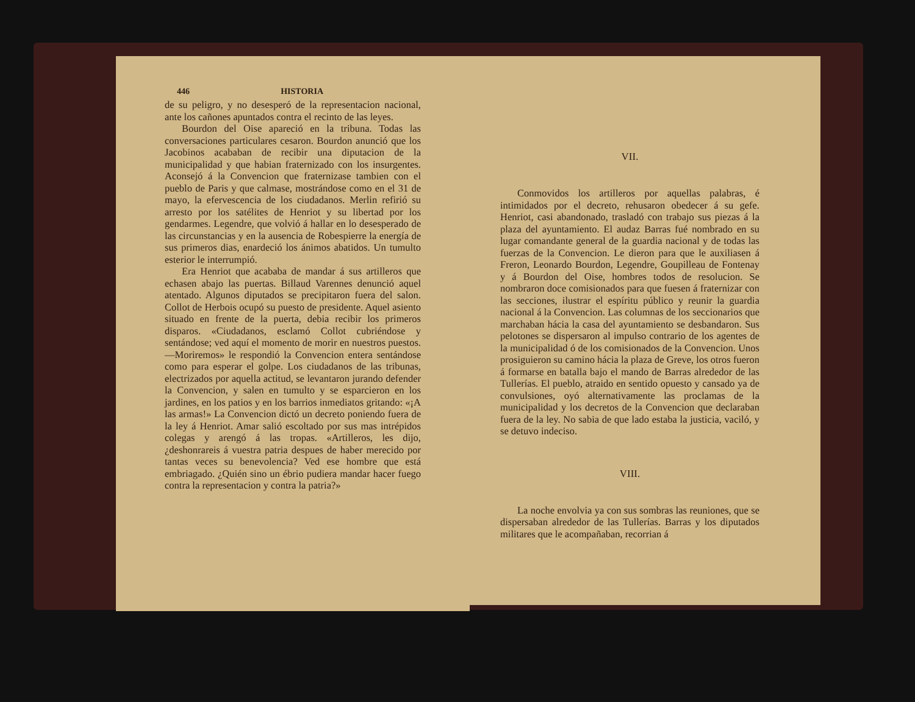446 HISTORIA
de su peligro, y no desesperó de la representacion nacional, ante los cañones apuntados contra el recinto de las leyes.
Bourdon del Oise apareció en la tribuna. Todas las conversaciones particulares cesaron. Bourdon anunció que los Jacobinos acababan de recibir una diputacion de la municipalidad y que habian fraternizado con los insurgentes. Aconsejó á la Convencion que fraternizase tambien con el pueblo de Paris y que calmase, mostrándose como en el 31 de mayo, la efervescencia de los ciudadanos. Merlin refirió su arresto por los satélites de Henriot y su libertad por los gendarmes. Legendre, que volvió á hallar en lo desesperado de las circunstancias y en la ausencia de Robespierre la energía de sus primeros dias, enardeció los ánimos abatidos. Un tumulto esterior le interrumpió.
Era Henriot que acababa de mandar á sus artilleros que echasen abajo las puertas. Billaud Varennes denunció aquel atentado. Algunos diputados se precipitaron fuera del salon. Collot de Herbois ocupó su puesto de presidente. Aquel asiento situado en frente de la puerta, debia recibir los primeros disparos. «Ciudadanos, esclamó Collot cubriéndose y sentándose; ved aquí el momento de morir en nuestros puestos.—Moriremos» le respondió la Convencion entera sentándose como para esperar el golpe. Los ciudadanos de las tribunas, electrizados por aquella actitud, se levantaron jurando defender la Convencion, y salen en tumulto y se esparcieron en los jardines, en los patios y en los barrios inmediatos gritando: «¡A las armas!» La Convencion dictó un decreto poniendo fuera de la ley á Henriot. Amar salió escoltado por sus mas intrépidos colegas y arengó á las tropas. «Artilleros, les dijo, ¿deshonrareis á vuestra patria despues de haber merecido por tantas veces su benevolencia? Ved ese hombre que está embriagado. ¿Quién sino un ébrio pudiera mandar hacer fuego contra la representacion y contra la patria?»
VII.
Conmovidos los artilleros por aquellas palabras, é intimidados por el decreto, rehusaron obedecer á su gefe. Henriot, casi abandonado, trasladó con trabajo sus piezas á la plaza del ayuntamiento. El audaz Barras fué nombrado en su lugar comandante general de la guardia nacional y de todas las fuerzas de la Convencion. Le dieron para que le auxiliasen á Freron, Leonardo Bourdon, Legendre, Goupilleau de Fontenay y á Bourdon del Oise, hombres todos de resolucion. Se nombraron doce comisionados para que fuesen á fraternizar con las secciones, ilustrar el espíritu público y reunir la guardia nacional á la Convencion. Las columnas de los seccionarios que marchaban hácia la casa del ayuntamiento se desbandaron. Sus pelotones se dispersaron al impulso contrario de los agentes de la municipalidad ó de los comisionados de la Convencion. Unos prosiguieron su camino hácia la plaza de Greve, los otros fueron á formarse en batalla bajo el mando de Barras alrededor de las Tullerías. El pueblo, atraido en sentido opuesto y cansado ya de convulsiones, oyó alternativamente las proclamas de la municipalidad y los decretos de la Convencion que declaraban fuera de la ley. No sabia de que lado estaba la justicia, vaciló, y se detuvo indeciso.
VIII.
La noche envolvia ya con sus sombras las reuniones, que se dispersaban alrededor de las Tullerías. Barras y los diputados militares que le acompañaban, recorrian á